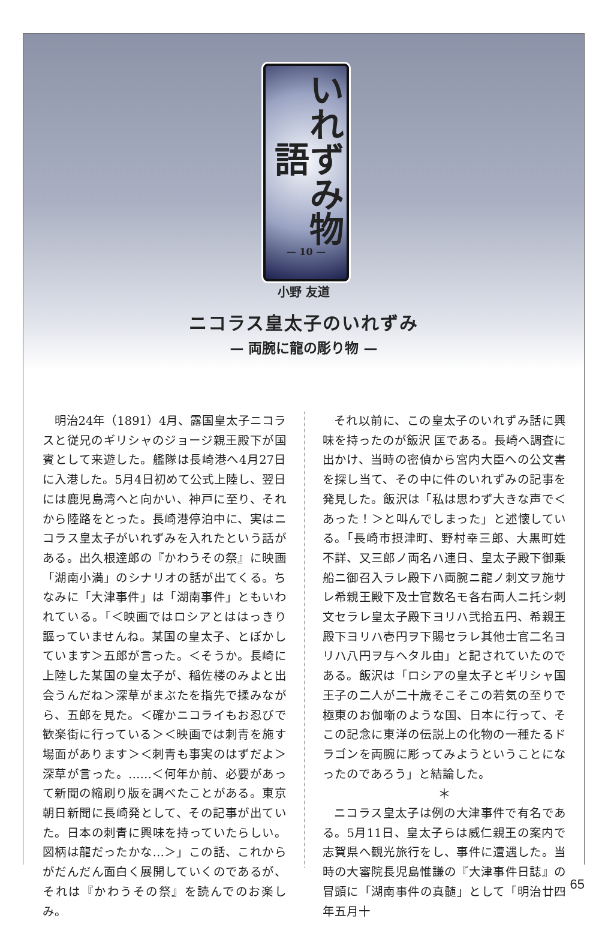いれずみ物語
— 10 —
小野 友道
ニコラス皇太子のいれずみ
— 両腕に龍の彫り物 —
明治24年（1891）4月、露国皇太子ニコラスと従兄のギリシャのジョージ親王殿下が国賓として来遊した。艦隊は長崎港へ4月27日に入港した。5月4日初めて公式上陸し、翌日には鹿児島湾へと向かい、神戸に至り、それから陸路をとった。長崎港停泊中に、実はニコラス皇太子がいれずみを入れたという話がある。出久根達郎の『かわうその祭』に映画「湖南小満」のシナリオの話が出てくる。ちなみに「大津事件」は「湖南事件」ともいわれている。「＜映画ではロシアとははっきり謳っていませんね。某国の皇太子、とぼかしています＞五郎が言った。＜そうか。長崎に上陸した某国の皇太子が、稲佐楼のみよと出会うんだね＞深草がまぶたを指先で揉みながら、五郎を見た。＜確かニコライもお忍びで歓楽街に行っている＞＜映画では刺青を施す場面があります＞＜刺青も事実のはずだよ＞深草が言った。……＜何年か前、必要があって新聞の縮刷り版を調べたことがある。東京朝日新聞に長崎発として、その記事が出ていた。日本の刺青に興味を持っていたらしい。図柄は龍だったかな…＞」この話、これからがだんだん面白く展開していくのであるが、それは『かわうその祭』を読んでのお楽しみ。
それ以前に、この皇太子のいれずみ話に興味を持ったのが飯沢 匡である。長崎へ調査に出かけ、当時の密偵から宮内大臣への公文書を探し当て、その中に件のいれずみの記事を発見した。飯沢は「私は思わず大きな声で＜あった！＞と叫んでしまった」と述懐している。「長崎市摂津町、野村幸三郎、大黒町姓不詳、又三郎ノ両名ハ連日、皇太子殿下御乗船ニ御召入ラレ殿下ハ両腕ニ龍ノ刺文ヲ施サレ希親王殿下及士官数名モ各右両人ニ托シ刺文セラレ皇太子殿下ヨリハ弐拾五円、希親王殿下ヨリハ壱円ヲ下賜セラレ其他士官二名ヨリハ八円ヲ与ヘタル由」と記されていたのである。飯沢は「ロシアの皇太子とギリシャ国王子の二人が二十歳そこそこの若気の至りで極東のお伽噺のような国、日本に行って、そこの記念に東洋の伝説上の化物の一種たるドラゴンを両腕に彫ってみようということになったのであろう」と結論した。
＊
ニコラス皇太子は例の大津事件で有名である。5月11日、皇太子らは威仁親王の案内で志賀県へ観光旅行をし、事件に遭遇した。当時の大審院長児島惟謙の『大津事件日誌』の冒頭に「湖南事件の真髄」として「明治廿四年五月十
65